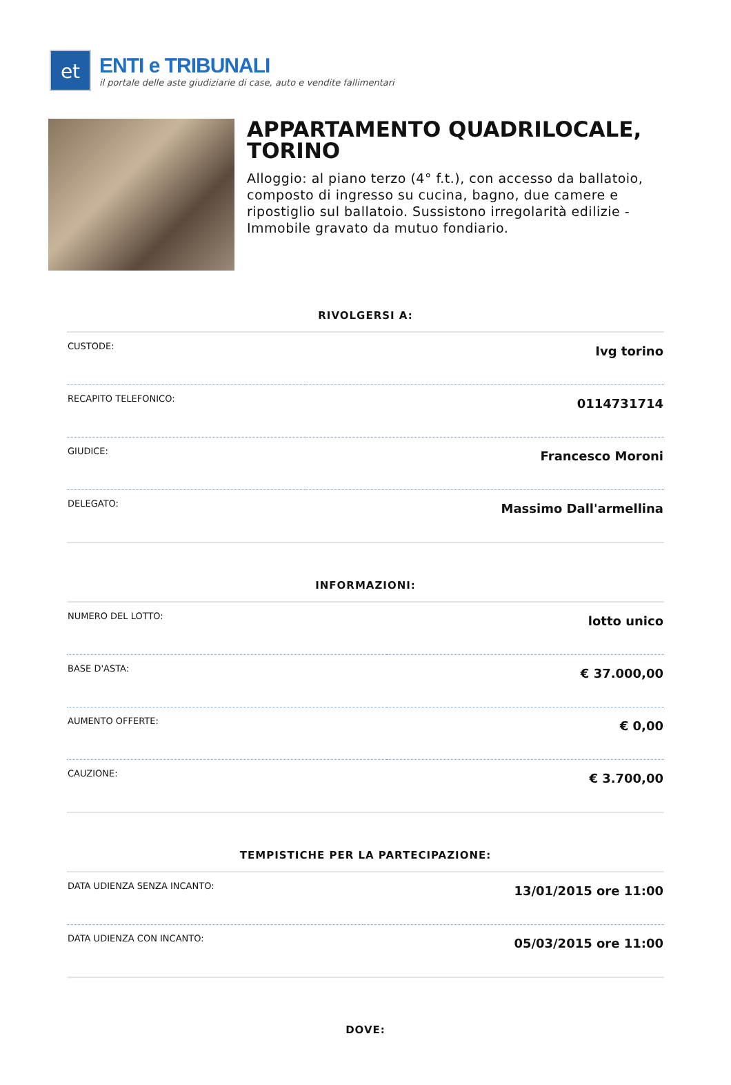et
ENTI e TRIBUNALI
il portale delle aste giudiziarie di case, auto e vendite fallimentari
APPARTAMENTO QUADRILOCALE, TORINO
Alloggio: al piano terzo (4° f.t.), con accesso da ballatoio, composto di ingresso su cucina, bagno, due camere e ripostiglio sul ballatoio. Sussistono irregolarità edilizie - Immobile gravato da mutuo fondiario.
RIVOLGERSI A:
| CUSTODE: | Ivg torino |
| RECAPITO TELEFONICO: | 0114731714 |
| GIUDICE: | Francesco Moroni |
| DELEGATO: | Massimo Dall'armellina |
INFORMAZIONI:
| NUMERO DEL LOTTO: | lotto unico |
| BASE D'ASTA: | € 37.000,00 |
| AUMENTO OFFERTE: | € 0,00 |
| CAUZIONE: | € 3.700,00 |
TEMPISTICHE PER LA PARTECIPAZIONE:
| DATA UDIENZA SENZA INCANTO: | 13/01/2015 ore 11:00 |
| DATA UDIENZA CON INCANTO: | 05/03/2015 ore 11:00 |
DOVE: